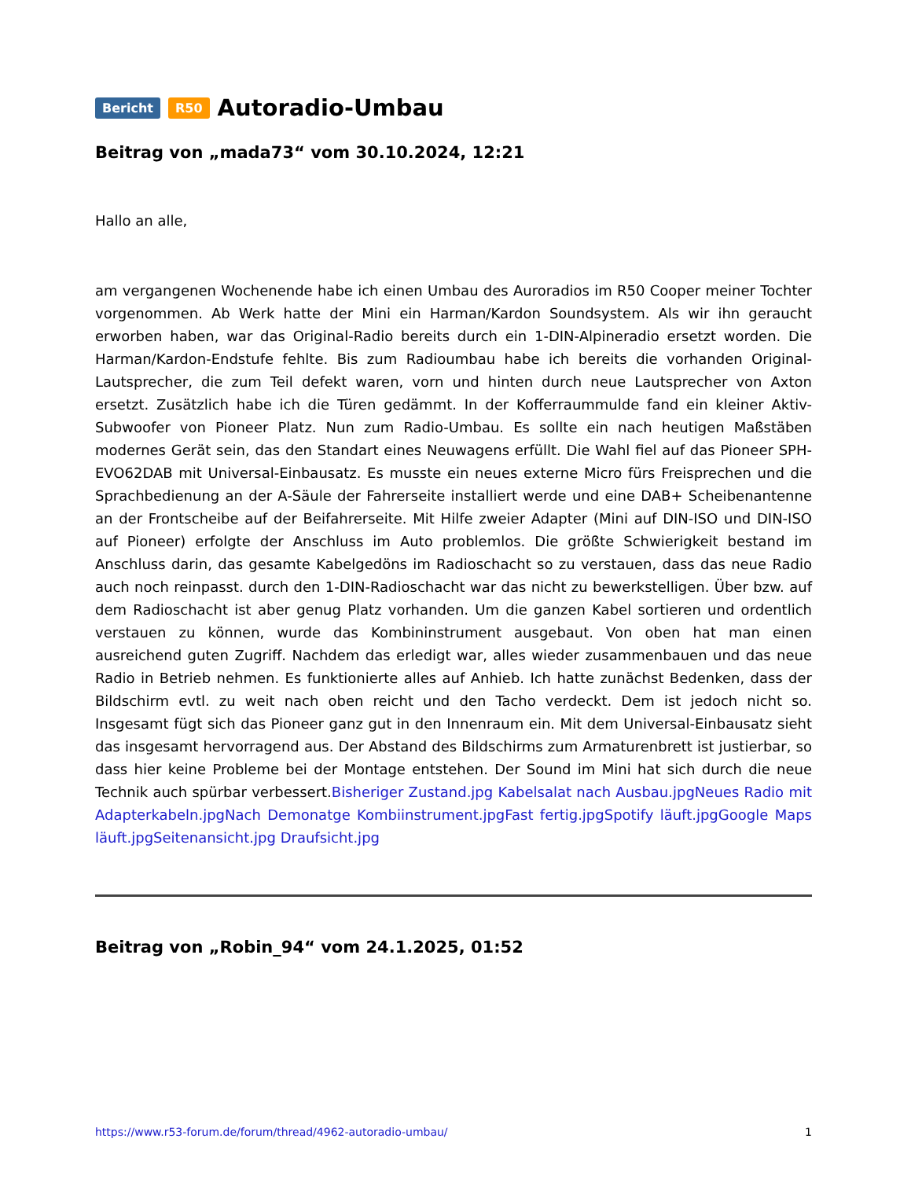Bericht R50 Autoradio-Umbau
Beitrag von „mada73“ vom 30.10.2024, 12:21
Hallo an alle,
am vergangenen Wochenende habe ich einen Umbau des Auroradios im R50 Cooper meiner Tochter vorgenommen. Ab Werk hatte der Mini ein Harman/Kardon Soundsystem. Als wir ihn geraucht erworben haben, war das Original-Radio bereits durch ein 1-DIN-Alpineradio ersetzt worden. Die Harman/Kardon-Endstufe fehlte. Bis zum Radioumbau habe ich bereits die vorhanden Original-Lautsprecher, die zum Teil defekt waren, vorn und hinten durch neue Lautsprecher von Axton ersetzt. Zusätzlich habe ich die Türen gedämmt. In der Kofferraummulde fand ein kleiner Aktiv-Subwoofer von Pioneer Platz. Nun zum Radio-Umbau. Es sollte ein nach heutigen Maßstäben modernes Gerät sein, das den Standart eines Neuwagens erfüllt. Die Wahl fiel auf das Pioneer SPH-EVO62DAB mit Universal-Einbausatz. Es musste ein neues externe Micro fürs Freisprechen und die Sprachbedienung an der A-Säule der Fahrerseite installiert werde und eine DAB+ Scheibenantenne an der Frontscheibe auf der Beifahrerseite. Mit Hilfe zweier Adapter (Mini auf DIN-ISO und DIN-ISO auf Pioneer) erfolgte der Anschluss im Auto problemlos. Die größte Schwierigkeit bestand im Anschluss darin, das gesamte Kabelgedöns im Radioschacht so zu verstauen, dass das neue Radio auch noch reinpasst. durch den 1-DIN-Radioschacht war das nicht zu bewerkstelligen. Über bzw. auf dem Radioschacht ist aber genug Platz vorhanden. Um die ganzen Kabel sortieren und ordentlich verstauen zu können, wurde das Kombininstrument ausgebaut. Von oben hat man einen ausreichend guten Zugriff. Nachdem das erledigt war, alles wieder zusammenbauen und das neue Radio in Betrieb nehmen. Es funktionierte alles auf Anhieb. Ich hatte zunächst Bedenken, dass der Bildschirm evtl. zu weit nach oben reicht und den Tacho verdeckt. Dem ist jedoch nicht so. Insgesamt fügt sich das Pioneer ganz gut in den Innenraum ein. Mit dem Universal-Einbausatz sieht das insgesamt hervorragend aus. Der Abstand des Bildschirms zum Armaturenbrett ist justierbar, so dass hier keine Probleme bei der Montage entstehen. Der Sound im Mini hat sich durch die neue Technik auch spürbar verbessert.Bisheriger Zustand.jpg Kabelsalat nach Ausbau.jpg Neues Radio mit Adapterkabeln.jpg Nach Demonatge Kombiinstrument.jpg Fast fertig.jpg Spotify läuft.jpg Google Maps läuft.jpg Seitenansicht.jpg Draufsicht.jpg
Beitrag von „Robin_94“ vom 24.1.2025, 01:52
https://www.r53-forum.de/forum/thread/4962-autoradio-umbau/ 1